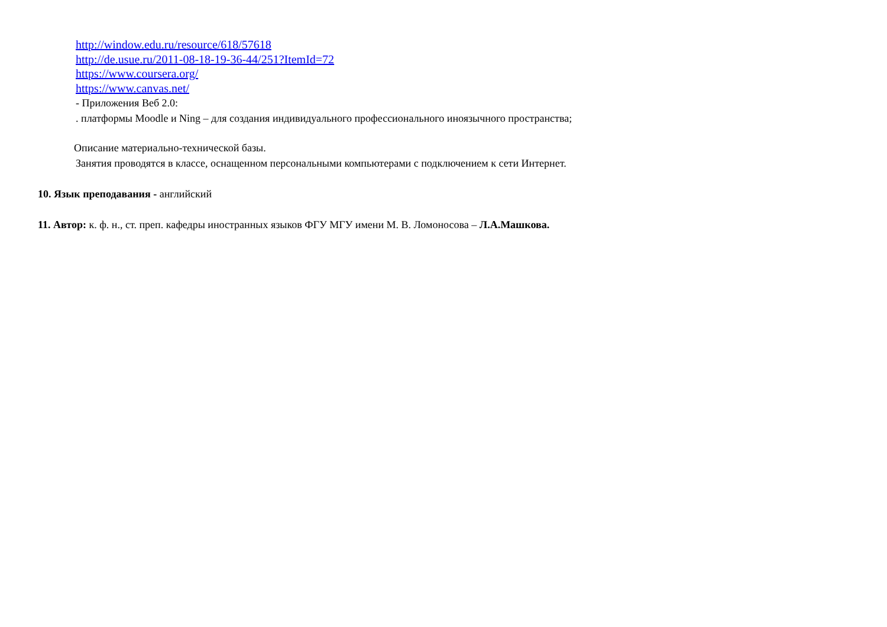http://window.edu.ru/resource/618/57618
http://de.usue.ru/2011-08-18-19-36-44/251?ItemId=72
https://www.coursera.org/
https://www.canvas.net/
- Приложения Веб 2.0:
. платформы Moodle и Ning – для создания индивидуального профессионального иноязычного пространства;
Описание материально-технической базы.
Занятия проводятся в классе, оснащенном персональными компьютерами с подключением к сети Интернет.
10. Язык преподавания - английский
11. Автор: к. ф. н., ст. преп. кафедры иностранных языков ФГУ МГУ имени М. В. Ломоносова – Л.А.Машкова.